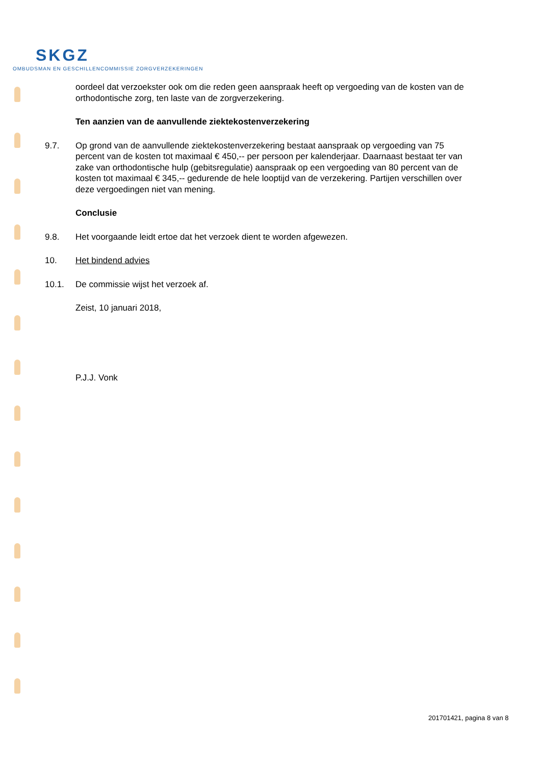SKGZ
OMBUDSMAN EN GESCHILLENCOMMISSIE ZORGVERZEKERINGEN
oordeel dat verzoekster ook om die reden geen aanspraak heeft op vergoeding van de kosten van de orthodontische zorg, ten laste van de zorgverzekering.
Ten aanzien van de aanvullende ziektekostenverzekering
9.7. Op grond van de aanvullende ziektekostenverzekering bestaat aanspraak op vergoeding van 75 percent van de kosten tot maximaal € 450,-- per persoon per kalenderjaar. Daarnaast bestaat ter van zake van orthodontische hulp (gebitsregulatie) aanspraak op een vergoeding van 80 percent van de kosten tot maximaal € 345,-- gedurende de hele looptijd van de verzekering. Partijen verschillen over deze vergoedingen niet van mening.
Conclusie
9.8. Het voorgaande leidt ertoe dat het verzoek dient te worden afgewezen.
10. Het bindend advies
10.1. De commissie wijst het verzoek af.
Zeist, 10 januari 2018,
P.J.J. Vonk
201701421, pagina 8 van 8